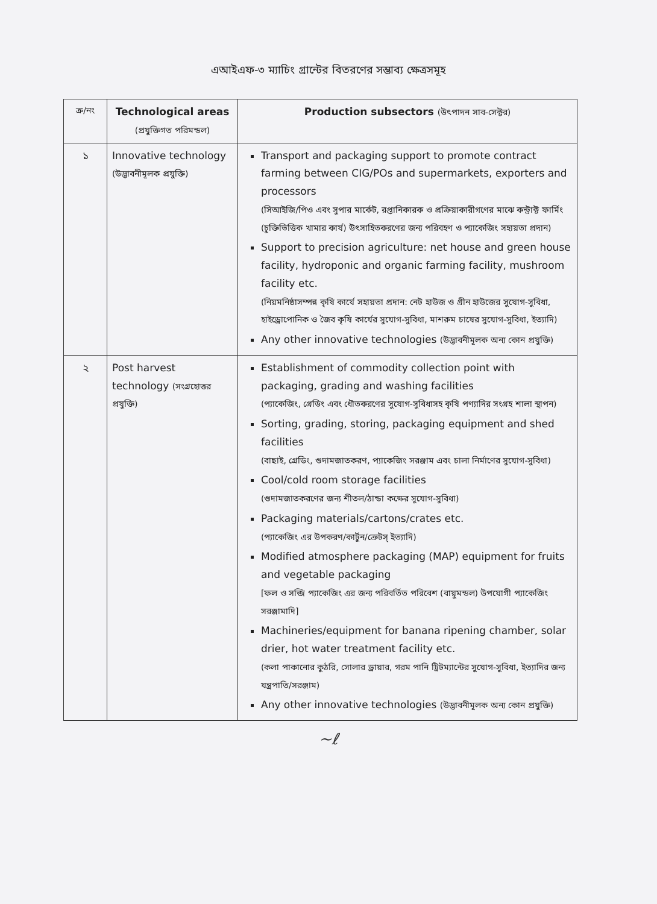এআইএফ-৩ ম্যাচিং গ্রান্টের বিতরণের সম্ভাব্য ক্ষেত্রসমূহ
| ক্র/নং | Technological areas (প্রযুক্তিগত পরিমন্ডল) | Production subsectors (উৎপাদন সাব-সেক্টর) |
| --- | --- | --- |
| ১ | Innovative technology (উদ্ভাবনীমূলক প্রযুক্তি) | Transport and packaging support to promote contract farming between CIG/POs and supermarkets, exporters and processors (সিআইজি/পিও এবং সুপার মার্কেট, রপ্তানিকারক ও প্রক্রিয়াকারীগণের মাঝে কন্ট্রাক্ট ফার্মিং (চুক্তিভিত্তিক খামার কার্য) উৎসাহিতকরণের জন্য পরিবহণ ও প্যাকেজিং সহায়তা প্রদান) Support to precision agriculture: net house and green house facility, hydroponic and organic farming facility, mushroom facility etc. (নিয়মনিষ্ঠাসম্পন্ন কৃষি কার্যে সহায়তা প্রদান: নেট হাউজ ও গ্রীন হাউজের সুযোগ-সুবিধা, হাইড্রোপোনিক ও জৈব কৃষি কার্যের সুযোগ-সুবিধা, মাশরুম চাষের সুযোগ-সুবিধা, ইত্যাদি) Any other innovative technologies (উদ্ভাবনীমূলক অন্য কোন প্রযুক্তি) |
| ২ | Post harvest technology (সংগ্রহোত্তর প্রযুক্তি) | Establishment of commodity collection point with packaging, grading and washing facilities (প্যাকেজিং, গ্রেডিং এবং ধৌতকরণের সুযোগ-সুবিধাসহ কৃষি পণ্যাদির সংগ্রহ শালা স্থাপন) Sorting, grading, storing, packaging equipment and shed facilities (বাছাই, গ্রেডিং, গুদামজাতকরণ, প্যাকেজিং সরঞ্জাম এবং চালা নির্মাণের সুযোগ-সুবিধা) Cool/cold room storage facilities (গুদামজাতকরণের জন্য শীতল/ঠান্ডা কক্ষের সুযোগ-সুবিধা) Packaging materials/cartons/crates etc. (প্যাকেজিং এর উপকরণ/কার্টুন/ক্রেটস্ ইত্যাদি) Modified atmosphere packaging (MAP) equipment for fruits and vegetable packaging [ফল ও সব্জি প্যাকেজিং এর জন্য পরিবর্তিত পরিবেশ (বায়ুমন্ডল) উপযোগী প্যাকেজিং সরঞ্জামাদি] Machineries/equipment for banana ripening chamber, solar drier, hot water treatment facility etc. (কলা পাকানোর কুঠরি, সোলার ড্রায়ার, গরম পানি ট্রিটম্যান্টের সুযোগ-সুবিধা, ইত্যাদির জন্য যন্ত্রপাতি/সরঞ্জাম) Any other innovative technologies (উদ্ভাবনীমূলক অন্য কোন প্রযুক্তি) |
~ℓ